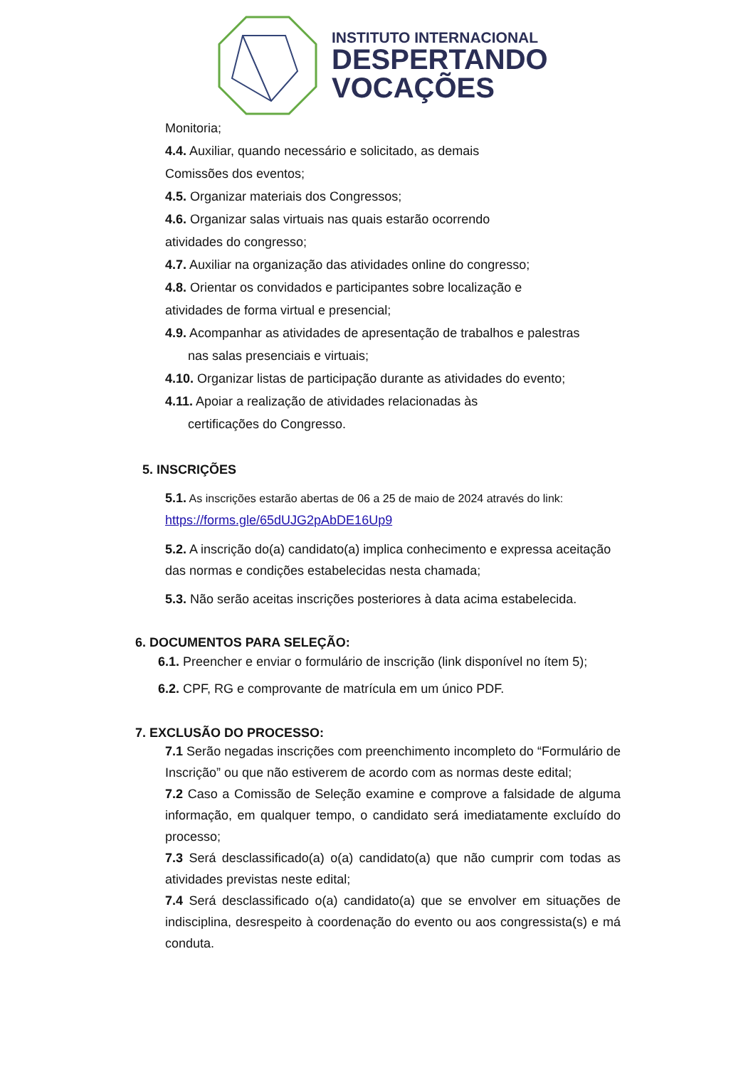INSTITUTO INTERNACIONAL
DESPERTANDO
VOCAÇÕES
Monitoria;
4.4. Auxiliar, quando necessário e solicitado, as demais
Comissões dos eventos;
4.5. Organizar materiais dos Congressos;
4.6. Organizar salas virtuais nas quais estarão ocorrendo
atividades do congresso;
4.7. Auxiliar na organização das atividades online do congresso;
4.8. Orientar os convidados e participantes sobre localização e
atividades de forma virtual e presencial;
4.9. Acompanhar as atividades de apresentação de trabalhos e palestras
nas salas presenciais e virtuais;
4.10. Organizar listas de participação durante as atividades do evento;
4.11. Apoiar a realização de atividades relacionadas às
certificações do Congresso.
5. INSCRIÇÕES
5.1. As inscrições estarão abertas de 06 a 25 de maio de 2024 através do link:
https://forms.gle/65dUJG2pAbDE16Up9
5.2. A inscrição do(a) candidato(a) implica conhecimento e expressa aceitação das normas e condições estabelecidas nesta chamada;
5.3. Não serão aceitas inscrições posteriores à data acima estabelecida.
6. DOCUMENTOS PARA SELEÇÃO:
6.1. Preencher e enviar o formulário de inscrição (link disponível no ítem 5);
6.2. CPF, RG e comprovante de matrícula em um único PDF.
7. EXCLUSÃO DO PROCESSO:
7.1 Serão negadas inscrições com preenchimento incompleto do “Formulário de Inscrição” ou que não estiverem de acordo com as normas deste edital;
7.2 Caso a Comissão de Seleção examine e comprove a falsidade de alguma informação, em qualquer tempo, o candidato será imediatamente excluído do processo;
7.3 Será desclassificado(a) o(a) candidato(a) que não cumprir com todas as atividades previstas neste edital;
7.4 Será desclassificado o(a) candidato(a) que se envolver em situações de indisciplina, desrespeito à coordenação do evento ou aos congressista(s) e má conduta.